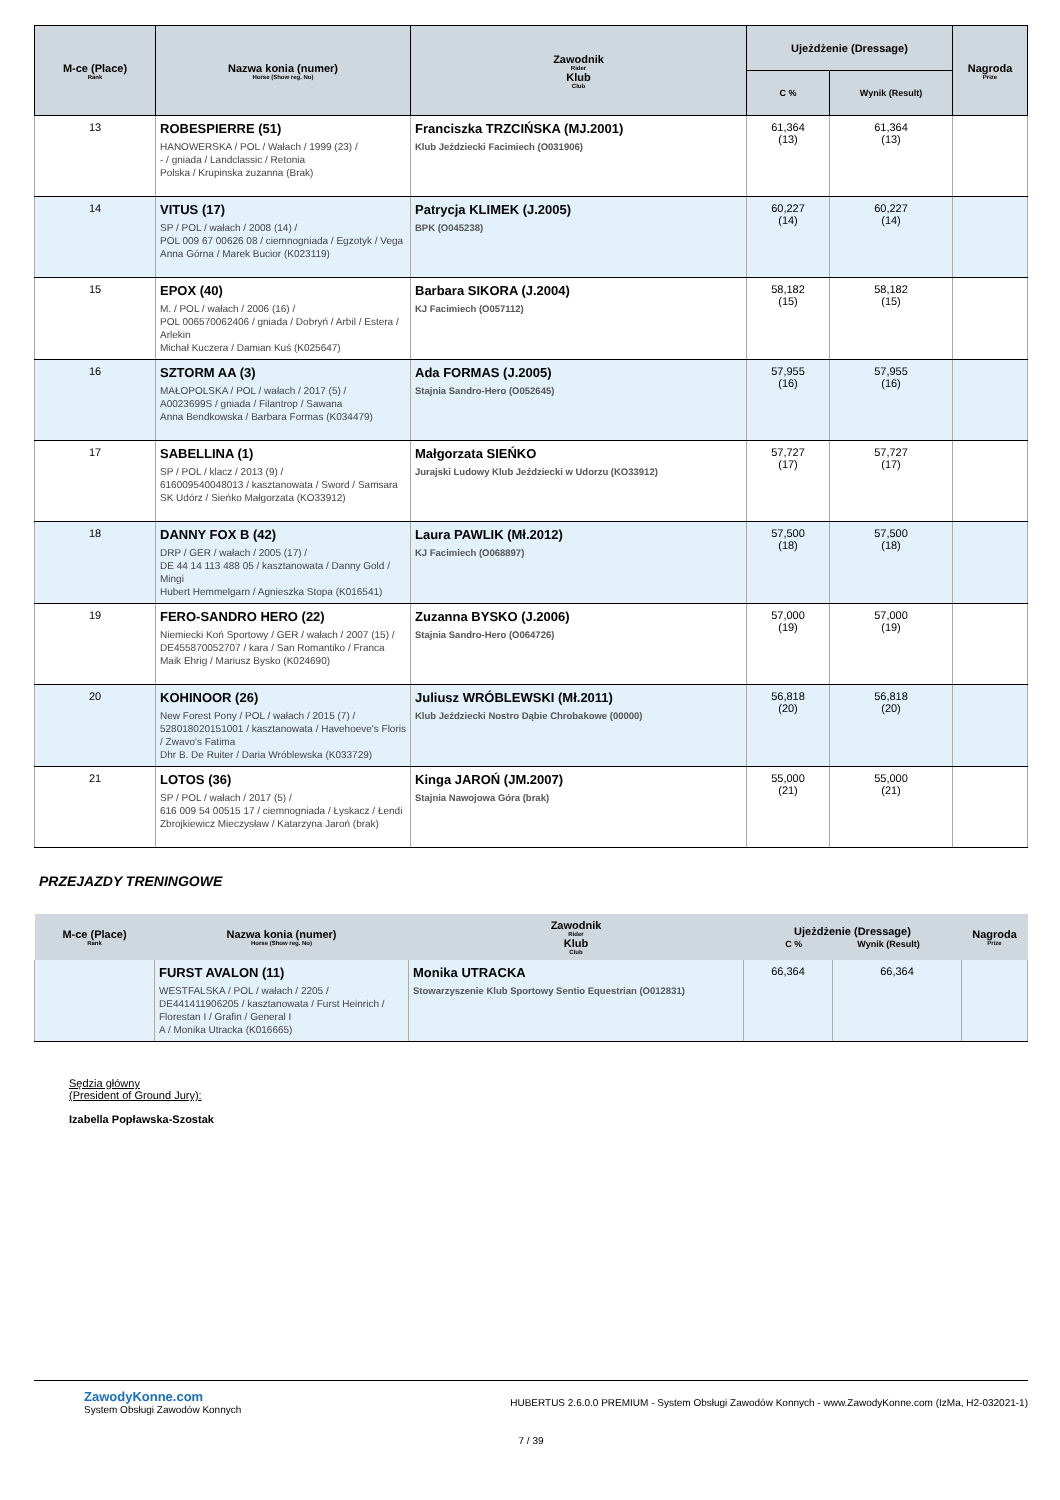| M-ce (Place) Rank | Nazwa konia (numer) Horse (Show reg. No) | Zawodnik Rider Klub Club | Ujeżdżenie (Dressage) | | Nagroda Prize |
| --- | --- | --- | --- | --- | --- |
| | | | C % | Wynik (Result) | |
| 13 | ROBESPIERRE (51) HANOWERSKA / POL / Wałach / 1999 (23) / - / gniada / Landclassic / Retonia Polska / Krupinska zuzanna (Brak) | Franciszka TRZCIŃSKA (MJ.2001) Klub Jeździecki Facimiech (O031906) | 61,364 (13) | 61,364 (13) | |
| 14 | VITUS (17) SP / POL / wałach / 2008 (14) / POL 009 67 00626 08 / ciemnogniada / Egzotyk / Vega Anna Górna / Marek Bucior (K023119) | Patrycja KLIMEK (J.2005) BPK (O045238) | 60,227 (14) | 60,227 (14) | |
| 15 | EPOX (40) M. / POL / wałach / 2006 (16) / POL 006570062406 / gniada / Dobryń / Arbil / Estera / Arlekin Michał Kuczera / Damian Kuś (K025647) | Barbara SIKORA (J.2004) KJ Facimiech (O057112) | 58,182 (15) | 58,182 (15) | |
| 16 | SZTORM AA (3) MAŁOPOLSKA / POL / wałach / 2017 (5) / A0023699S / gniada / Filantrop / Sawana Anna Bendkowska / Barbara Formas (K034479) | Ada FORMAS (J.2005) Stajnia Sandro-Hero (O052645) | 57,955 (16) | 57,955 (16) | |
| 17 | SABELLINA (1) SP / POL / klacz / 2013 (9) / 616009540048013 / kasztanowata / Sword / Samsara SK Udórz / Sieńko Małgorzata (KO33912) | Małgorzata SIEŃKO Jurajski Ludowy Klub Jeździecki w Udorzu (KO33912) | 57,727 (17) | 57,727 (17) | |
| 18 | DANNY FOX B (42) DRP / GER / wałach / 2005 (17) / DE 44 14 113 488 05 / kasztanowata / Danny Gold / Mingi Hubert Hemmelgarn / Agnieszka Stopa (K016541) | Laura PAWLIK (Mł.2012) KJ Facimiech (O068897) | 57,500 (18) | 57,500 (18) | |
| 19 | FERO-SANDRO HERO (22) Niemiecki Koń Sportowy / GER / wałach / 2007 (15) / DE455870052707 / kara / San Romantiko / Franca Maik Ehrig / Mariusz Bysko (K024690) | Zuzanna BYSKO (J.2006) Stajnia Sandro-Hero (O064726) | 57,000 (19) | 57,000 (19) | |
| 20 | KOHINOOR (26) New Forest Pony / POL / wałach / 2015 (7) / 528018020151001 / kasztanowata / Havehoeve's Floris / Zwavo's Fatima Dhr B. De Ruiter / Daria Wróblewska (K033729) | Juliusz WRÓBLEWSKI (Mł.2011) Klub Jeździecki Nostro Dąbie Chrobakowe (00000) | 56,818 (20) | 56,818 (20) | |
| 21 | LOTOS (36) SP / POL / wałach / 2017 (5) / 616 009 54 00515 17 / ciemnogniada / Łyskacz / Łendi Zbrojkiewicz Mieczysław / Katarzyna Jaroń (brak) | Kinga JAROŃ (JM.2007) Stajnia Nawojowa Góra (brak) | 55,000 (21) | 55,000 (21) | |
PRZEJAZDY TRENINGOWE
| M-ce (Place) Rank | Nazwa konia (numer) Horse (Show reg. No) | Zawodnik Rider Klub Club | Ujeżdżenie (Dressage) C % Wynik (Result) | | Nagroda Prize |
| --- | --- | --- | --- | --- | --- |
| | FURST AVALON (11) WESTFALSKA / POL / wałach / 2205 / DE441411906205 / kasztanowata / Furst Heinrich / Florestan I / Grafin / General I A / Monika Utracka (K016665) | Monika UTRACKA Stowarzyszenie Klub Sportowy Sentio Equestrian (O012831) | 66,364 | 66,364 | |
Sędzia główny
(President of Ground Jury):
Izabella Popławska-Szostak
ZawodyKonne.com
System Obsługi Zawodów Konnych
HUBERTUS 2.6.0.0 PREMIUM - System Obsługi Zawodów Konnych - www.ZawodyKonne.com (IzMa, H2-032021-1)
7 / 39